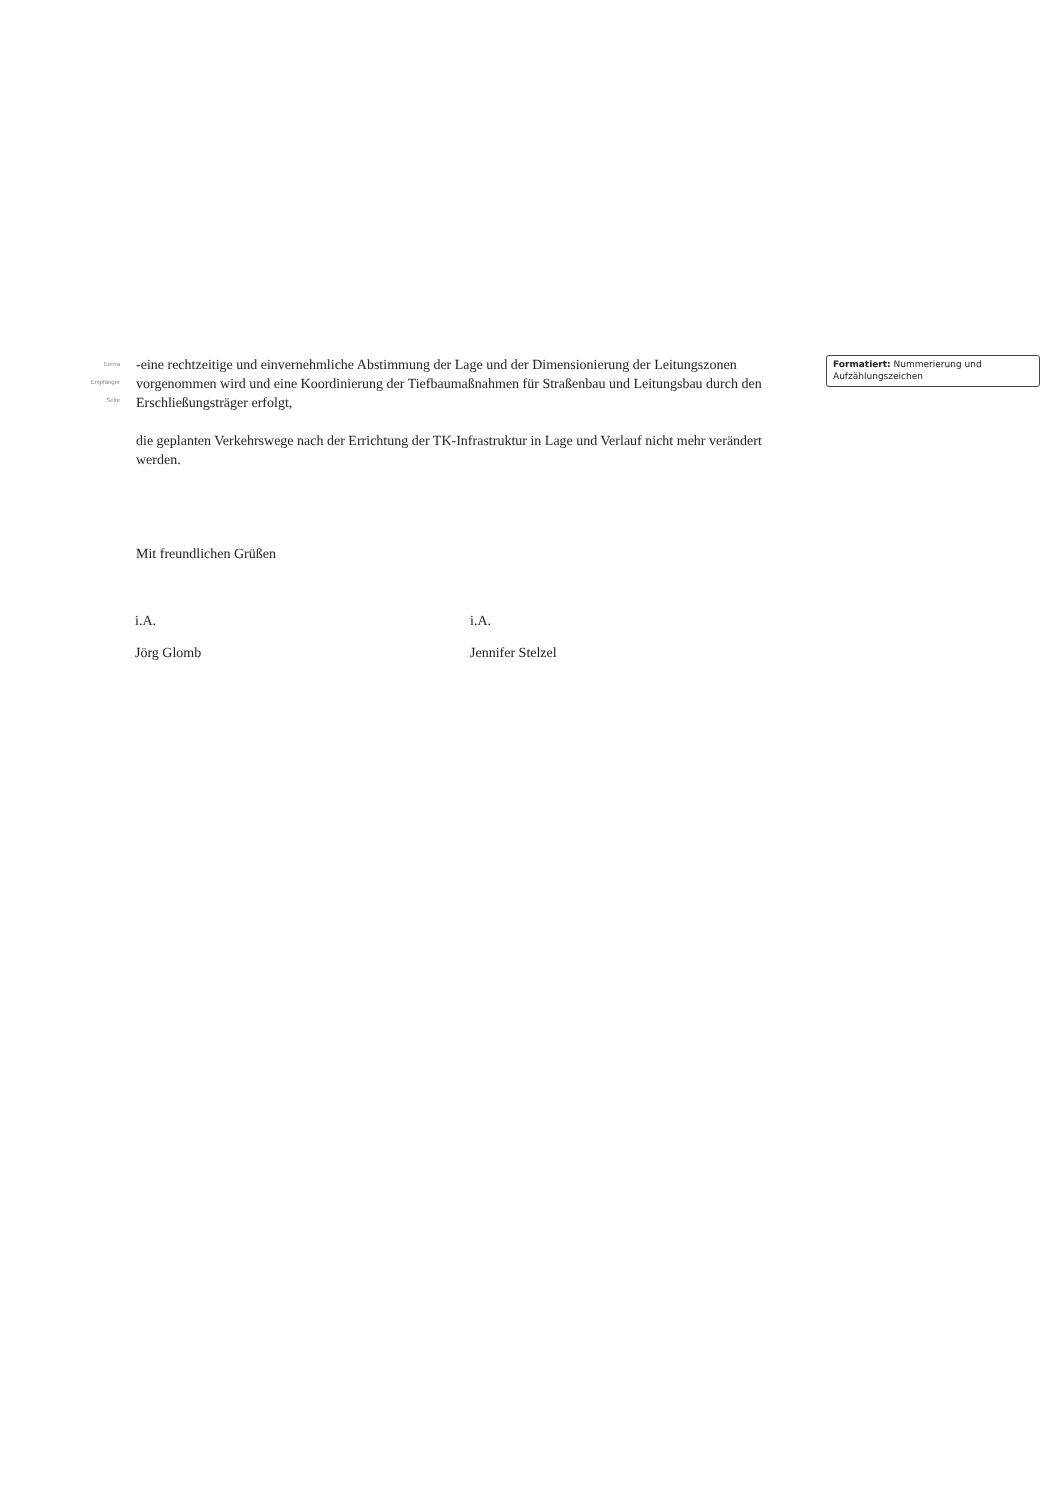Eerna
Empfänger
Seite
-eine rechtzeitige und einvernehmliche Abstimmung der Lage und der Dimensionierung der Leitungszonen vorgenommen wird und eine Koordinierung der Tiefbaumaßnahmen für Straßenbau und Leitungsbau durch den Erschließungsträger erfolgt,
die geplanten Verkehrswege nach der Errichtung der TK-Infrastruktur in Lage und Verlauf nicht mehr verändert werden.
Mit freundlichen Grüßen
Formatiert: Nummerierung und Aufzählungszeichen
i.A.
Jörg Glomb
i.A.
Jennifer Stelzel